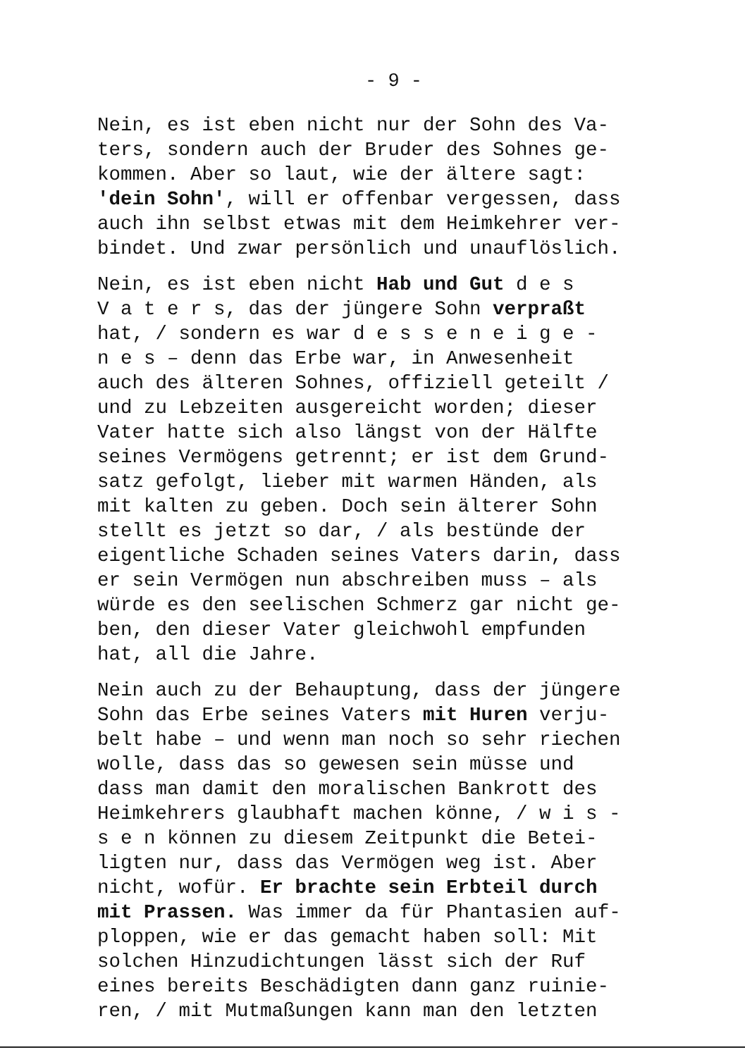- 9 -
Nein, es ist eben nicht nur der Sohn des Va- ters, sondern auch der Bruder des Sohnes ge- kommen. Aber so laut, wie der ältere sagt: 'dein Sohn', will er offenbar vergessen, dass auch ihn selbst etwas mit dem Heimkehrer ver- bindet. Und zwar persönlich und unauflöslich.
Nein, es ist eben nicht Hab und Gut d e s V a t e r s, das der jüngere Sohn verpraßt hat, / sondern es war d e s s e n e i g e - n e s – denn das Erbe war, in Anwesenheit auch des älteren Sohnes, offiziell geteilt / und zu Lebzeiten ausgereicht worden; dieser Vater hatte sich also längst von der Hälfte seines Vermögens getrennt; er ist dem Grund- satz gefolgt, lieber mit warmen Händen, als mit kalten zu geben. Doch sein älterer Sohn stellt es jetzt so dar, / als bestünde der eigentliche Schaden seines Vaters darin, dass er sein Vermögen nun abschreiben muss – als würde es den seelischen Schmerz gar nicht ge- ben, den dieser Vater gleichwohl empfunden hat, all die Jahre.
Nein auch zu der Behauptung, dass der jüngere Sohn das Erbe seines Vaters mit Huren verju- belt habe – und wenn man noch so sehr riechen wolle, dass das so gewesen sein müsse und dass man damit den moralischen Bankrott des Heimkehrers glaubhaft machen könne, / w i s - s e n können zu diesem Zeitpunkt die Betei- ligten nur, dass das Vermögen weg ist. Aber nicht, wofür. Er brachte sein Erbteil durch mit Prassen. Was immer da für Phantasien auf- ploppen, wie er das gemacht haben soll: Mit solchen Hinzudichtungen lässt sich der Ruf eines bereits Beschädigten dann ganz ruinie- ren, / mit Mutmaßungen kann man den letzten